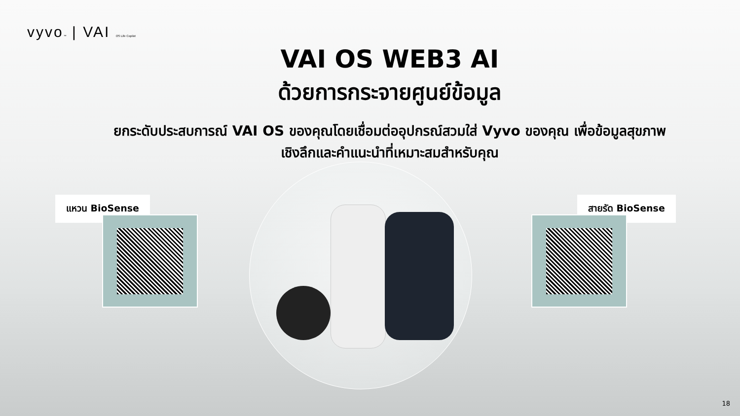vyvo™ | VAI OS Life Copilot
VAI OS WEB3 AI
ด้วยการกระจายศูนย์ข้อมูล
ยกระดับประสบการณ์ VAI OS ของคุณโดยเชื่อมต่ออุปกรณ์สวมใส่ Vyvo ของคุณ เพื่อข้อมูลสุขภาพเชิงลึกและคำแนะนำที่เหมาะสมสำหรับคุณ
แหวน BioSense สายรัด BioSense
18